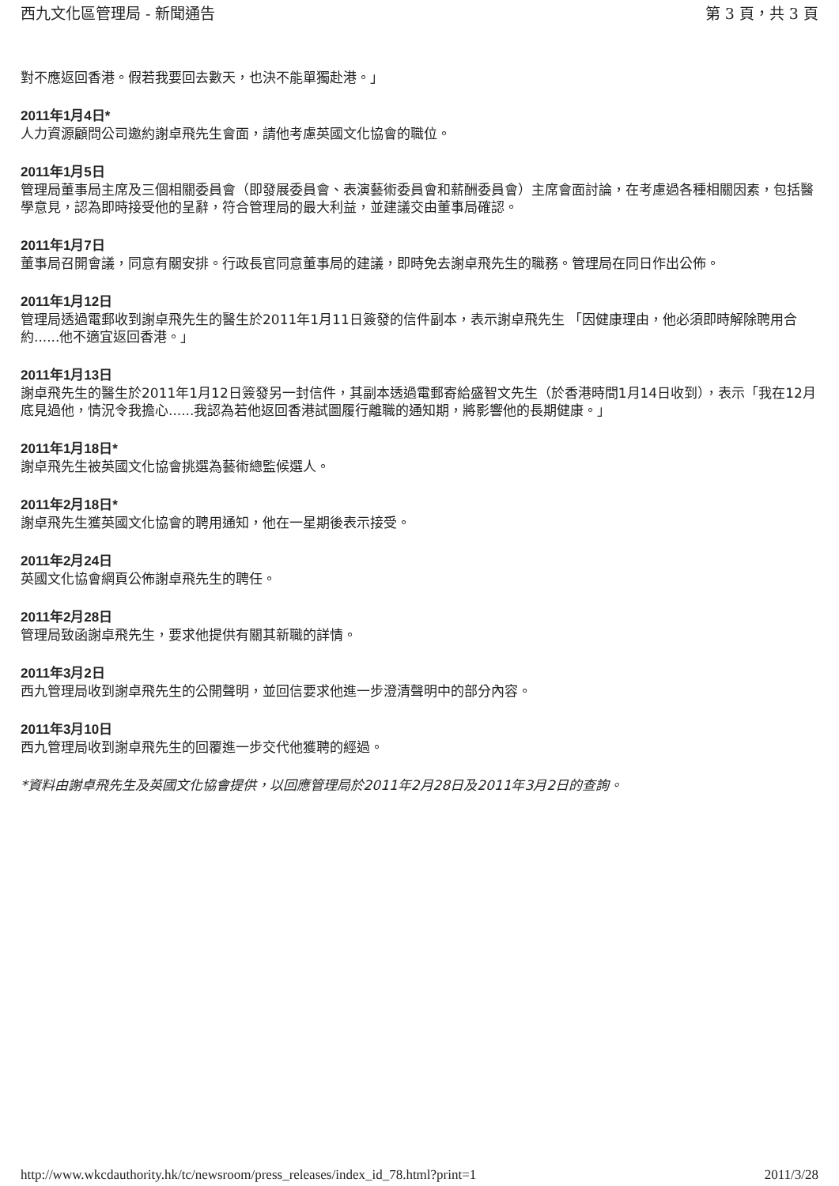西九文化區管理局 - 新聞通告 第 3 頁，共 3 頁
對不應返回香港。假若我要回去數天，也決不能單獨赴港。」
2011年1月4日*
人力資源顧問公司邀約謝卓飛先生會面，請他考慮英國文化協會的職位。
2011年1月5日
管理局董事局主席及三個相關委員會（即發展委員會、表演藝術委員會和薪酬委員會）主席會面討論，在考慮過各種相關因素，包括醫學意見，認為即時接受他的呈辭，符合管理局的最大利益，並建議交由董事局確認。
2011年1月7日
董事局召開會議，同意有關安排。行政長官同意董事局的建議，即時免去謝卓飛先生的職務。管理局在同日作出公佈。
2011年1月12日
管理局透過電郵收到謝卓飛先生的醫生於2011年1月11日簽發的信件副本，表示謝卓飛先生 「因健康理由，他必須即時解除聘用合約......他不適宜返回香港。」
2011年1月13日
謝卓飛先生的醫生於2011年1月12日簽發另一封信件，其副本透過電郵寄給盛智文先生（於香港時間1月14日收到），表示「我在12月底見過他，情況令我擔心......我認為若他返回香港試圖履行離職的通知期，將影響他的長期健康。」
2011年1月18日*
謝卓飛先生被英國文化協會挑選為藝術總監候選人。
2011年2月18日*
謝卓飛先生獲英國文化協會的聘用通知，他在一星期後表示接受。
2011年2月24日
英國文化協會網頁公佈謝卓飛先生的聘任。
2011年2月28日
管理局致函謝卓飛先生，要求他提供有關其新職的詳情。
2011年3月2日
西九管理局收到謝卓飛先生的公開聲明，並回信要求他進一步澄清聲明中的部分內容。
2011年3月10日
西九管理局收到謝卓飛先生的回覆進一步交代他獲聘的經過。
*資料由謝卓飛先生及英國文化協會提供，以回應管理局於2011年2月28日及2011年3月2日的查詢。
http://www.wkcdauthority.hk/tc/newsroom/press_releases/index_id_78.html?print=1 2011/3/28